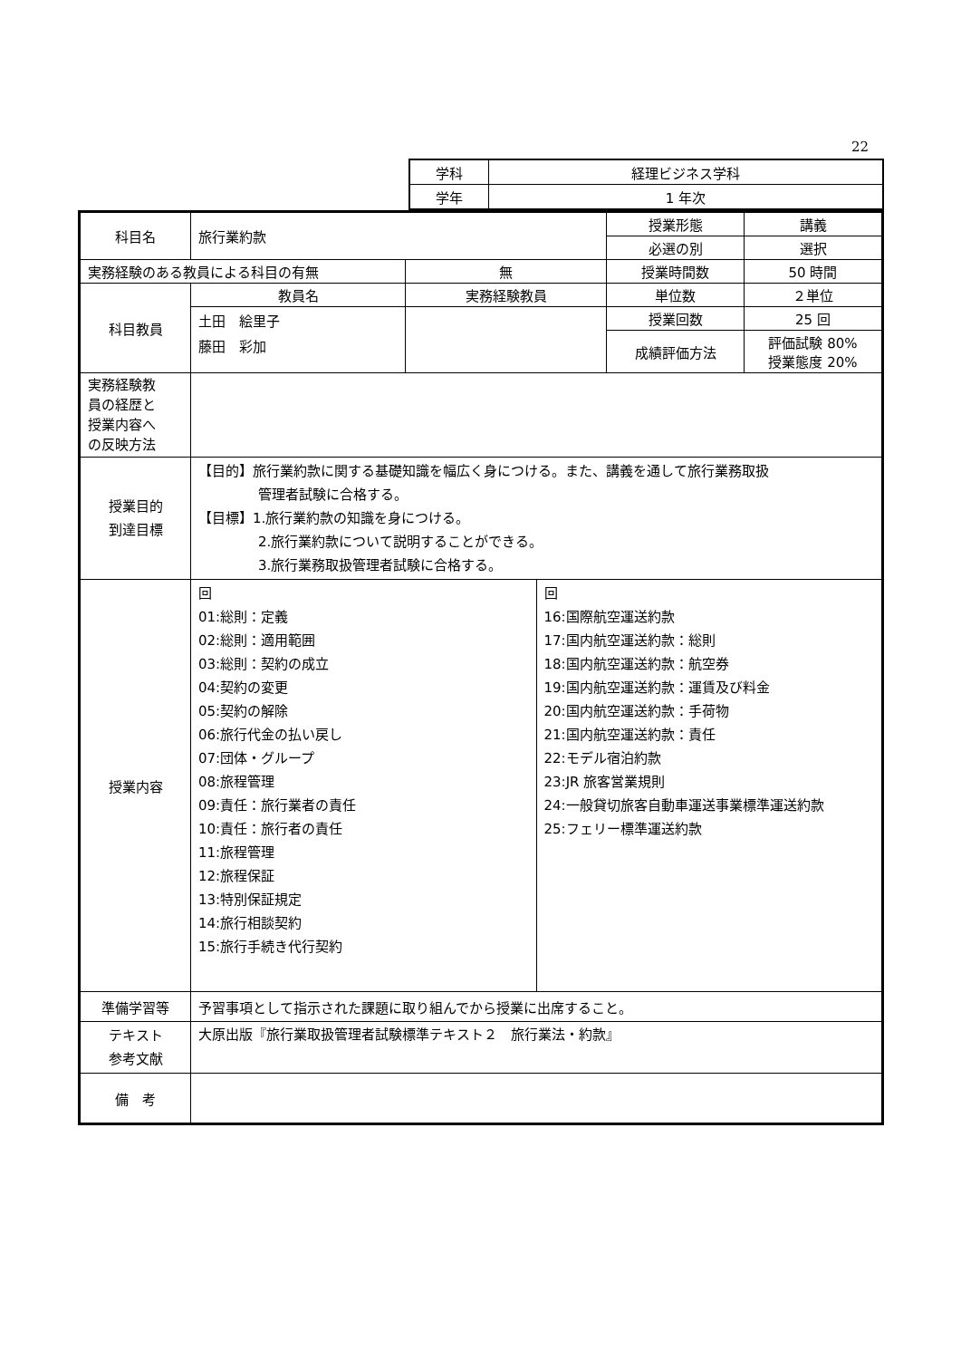22
| 学科 | 経理ビジネス学科 |
| 学年 | 1 年次 |
| 科目名 | 旅行業約款 | | 授業形態 | 講義 |
| | | | 必選の別 | 選択 |
| 実務経験のある教員による科目の有無 | | 無 | 授業時間数 | 50 時間 |
| 科目教員 | 教員名 | 実務経験教員 | 単位数 | ２単位 |
| | 土田 絵里子 藤田 彩加 | | 授業回数 | 25 回 |
| | | | 成績評価方法 | 評価試験 80% 授業態度 20% |
| 実務経験教 員の経歴と 授業内容へ の反映方法 | | | | |
| 授業目的 到達目標 | 【目的】旅行業約款に関する基礎知識を幅広く身につける。また、講義を通して旅行業務取扱 管理者試験に合格する。 【目標】1.旅行業約款の知識を身につける。 2.旅行業約款について説明することができる。 3.旅行業務取扱管理者試験に合格する。 | | | |
| 授業内容 | / 回 01:総則：定義 02:総則：適用範囲 03:総則：契約の成立 04:契約の変更 05:契約の解除 06:旅行代金の払い戻し 07:団体・グループ 08:旅程管理 09:責任：旅行業者の責任 10:責任：旅行者の責任 11:旅程管理 12:旅程保証 13:特別保証規定 14:旅行相談契約 15:旅行手続き代行契約 / 回 16:国際航空運送約款 17:国内航空運送約款：総則 18:国内航空運送約款：航空券 19:国内航空運送約款：運賃及び料金 20:国内航空運送約款：手荷物 21:国内航空運送約款：責任 22:モデル宿泊約款 23:JR 旅客営業規則 24:一般貸切旅客自動車運送事業標準運送約款 25:フェリー標準運送約款 / | | | |
| 準備学習等 | 予習事項として指示された課題に取り組んでから授業に出席すること。 | | | |
| テキスト 参考文献 | 大原出版『旅行業取扱管理者試験標準テキスト２ 旅行業法・約款』 | | | |
| 備 考 | | | | |